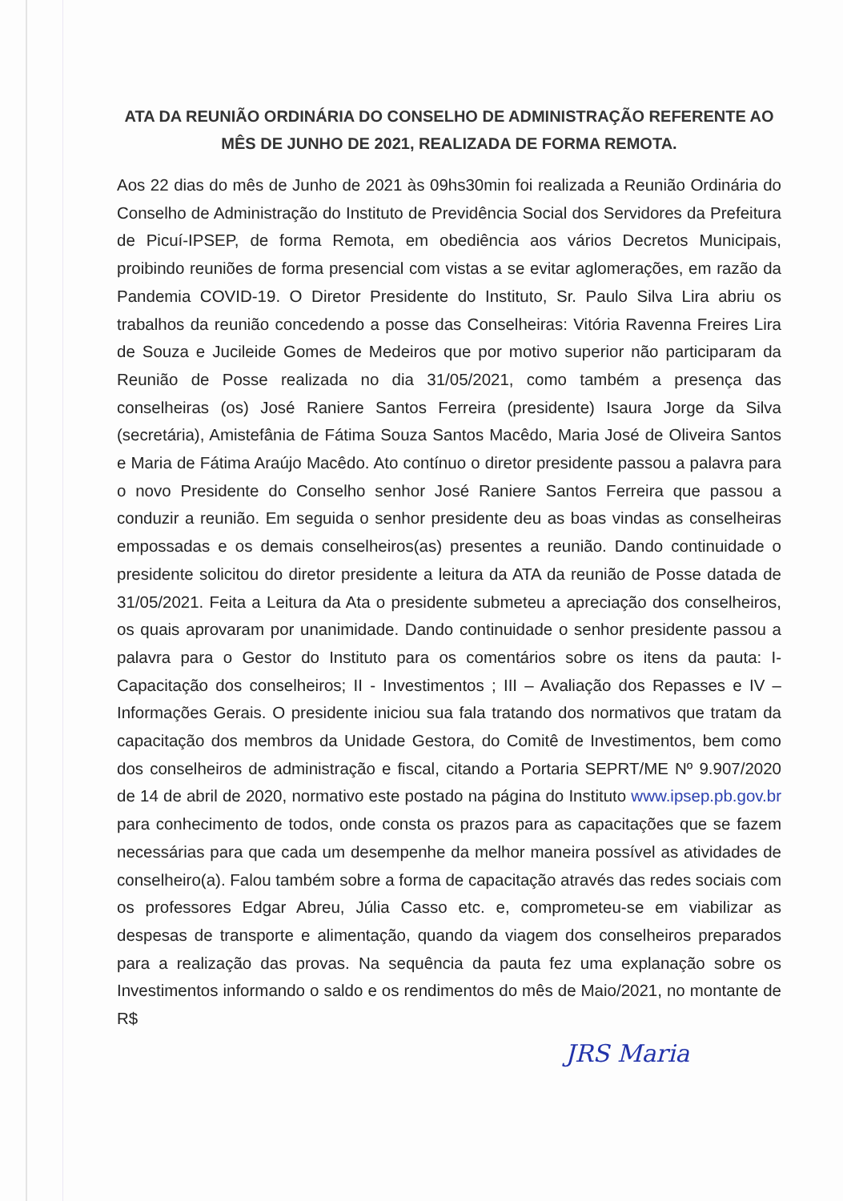ATA DA REUNIÃO ORDINÁRIA DO CONSELHO DE ADMINISTRAÇÃO REFERENTE AO MÊS DE JUNHO DE 2021, REALIZADA DE FORMA REMOTA.
Aos 22 dias do mês de Junho de 2021 às 09hs30min foi realizada a Reunião Ordinária do Conselho de Administração do Instituto de Previdência Social dos Servidores da Prefeitura de Picuí-IPSEP, de forma Remota, em obediência aos vários Decretos Municipais, proibindo reuniões de forma presencial com vistas a se evitar aglomerações, em razão da Pandemia COVID-19. O Diretor Presidente do Instituto, Sr. Paulo Silva Lira abriu os trabalhos da reunião concedendo a posse das Conselheiras: Vitória Ravenna Freires Lira de Souza e Jucileide Gomes de Medeiros que por motivo superior não participaram da Reunião de Posse realizada no dia 31/05/2021, como também a presença das conselheiras (os) José Raniere Santos Ferreira (presidente) Isaura Jorge da Silva (secretária), Amistefânia de Fátima Souza Santos Macêdo, Maria José de Oliveira Santos e Maria de Fátima Araújo Macêdo. Ato contínuo o diretor presidente passou a palavra para o novo Presidente do Conselho senhor José Raniere Santos Ferreira que passou a conduzir a reunião. Em seguida o senhor presidente deu as boas vindas as conselheiras empossadas e os demais conselheiros(as) presentes a reunião. Dando continuidade o presidente solicitou do diretor presidente a leitura da ATA da reunião de Posse datada de 31/05/2021. Feita a Leitura da Ata o presidente submeteu a apreciação dos conselheiros, os quais aprovaram por unanimidade. Dando continuidade o senhor presidente passou a palavra para o Gestor do Instituto para os comentários sobre os itens da pauta: I-Capacitação dos conselheiros; II - Investimentos ; III – Avaliação dos Repasses e IV – Informações Gerais. O presidente iniciou sua fala tratando dos normativos que tratam da capacitação dos membros da Unidade Gestora, do Comitê de Investimentos, bem como dos conselheiros de administração e fiscal, citando a Portaria SEPRT/ME Nº 9.907/2020 de 14 de abril de 2020, normativo este postado na página do Instituto www.ipsep.pb.gov.br para conhecimento de todos, onde consta os prazos para as capacitações que se fazem necessárias para que cada um desempenhe da melhor maneira possível as atividades de conselheiro(a). Falou também sobre a forma de capacitação através das redes sociais com os professores Edgar Abreu, Júlia Casso etc. e, comprometeu-se em viabilizar as despesas de transporte e alimentação, quando da viagem dos conselheiros preparados para a realização das provas. Na sequência da pauta fez uma explanação sobre os Investimentos informando o saldo e os rendimentos do mês de Maio/2021, no montante de R$
JRS Maria